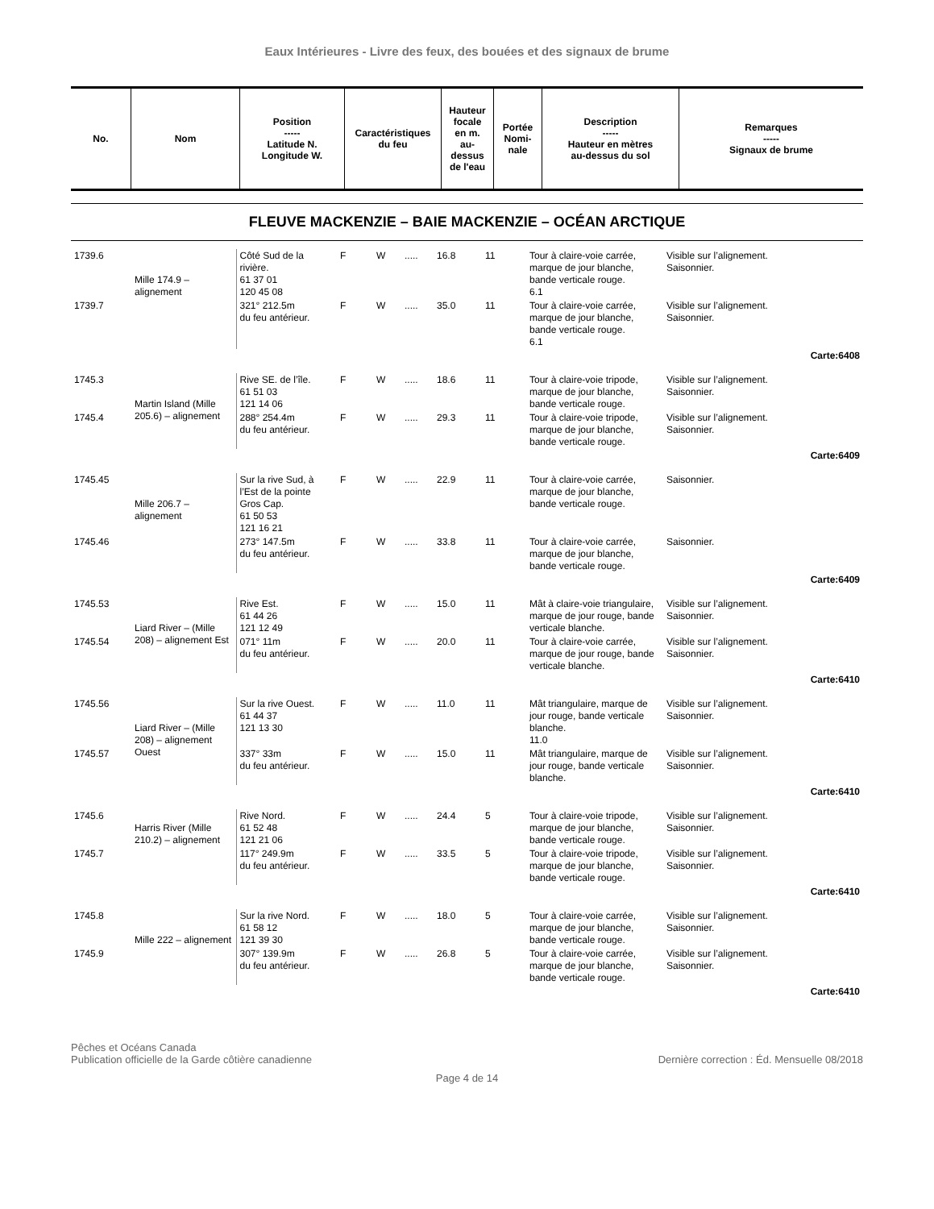Eaux Intérieures - Livre des feux, des bouées et des signaux de brume
| No. | Nom | Position ----- Latitude N. Longitude W. | Caractéristiques du feu | Hauteur focale en m. au- dessus de l'eau | Portée Nomi- nale | Description ----- Hauteur en mètres au-dessus du sol | Remarques ----- Signaux de brume |
| --- | --- | --- | --- | --- | --- | --- | --- |
FLEUVE MACKENZIE – BAIE MACKENZIE – OCÉAN ARCTIQUE
| 1739.6 | Mille 174.9 – alignement | Côté Sud de la rivière. 61 37 01 120 45 08 | F | W | ..... | 16.8 | 11 | Tour à claire-voie carrée, marque de jour blanche, bande verticale rouge. 6.1 | Visible sur l’alignement. Saisonnier. |
| 1739.7 | | 321° 212.5m du feu antérieur. | F | W | ..... | 35.0 | 11 | Tour à claire-voie carrée, marque de jour blanche, bande verticale rouge. 6.1 | Visible sur l’alignement. Saisonnier. |
| Carte:6408 | | | | | | | | | |
| 1745.3 | Martin Island (Mille 205.6) – alignement | Rive SE. de l’île. 61 51 03 121 14 06 | F | W | ..... | 18.6 | 11 | Tour à claire-voie tripode, marque de jour blanche, bande verticale rouge. | Visible sur l’alignement. Saisonnier. |
| 1745.4 | | 288° 254.4m du feu antérieur. | F | W | ..... | 29.3 | 11 | Tour à claire-voie tripode, marque de jour blanche, bande verticale rouge. | Visible sur l’alignement. Saisonnier. |
| Carte:6409 | | | | | | | | | |
| 1745.45 | Mille 206.7 – alignement | Sur la rive Sud, à l’Est de la pointe Gros Cap. 61 50 53 121 16 21 | F | W | ..... | 22.9 | 11 | Tour à claire-voie carrée, marque de jour blanche, bande verticale rouge. | Saisonnier. |
| 1745.46 | | 273° 147.5m du feu antérieur. | F | W | ..... | 33.8 | 11 | Tour à claire-voie carrée, marque de jour blanche, bande verticale rouge. | Saisonnier. |
| Carte:6409 | | | | | | | | | |
| 1745.53 | Liard River – (Mille 208) – alignement Est | Rive Est. 61 44 26 121 12 49 | F | W | ..... | 15.0 | 11 | Mât à claire-voie triangulaire, marque de jour rouge, bande verticale blanche. | Visible sur l’alignement. Saisonnier. |
| 1745.54 | | 071° 11m du feu antérieur. | F | W | ..... | 20.0 | 11 | Tour à claire-voie carrée, marque de jour rouge, bande verticale blanche. | Visible sur l’alignement. Saisonnier. |
| Carte:6410 | | | | | | | | | |
| 1745.56 | Liard River – (Mille 208) – alignement Ouest | Sur la rive Ouest. 61 44 37 121 13 30 | F | W | ..... | 11.0 | 11 | Mât triangulaire, marque de jour rouge, bande verticale blanche. 11.0 | Visible sur l’alignement. Saisonnier. |
| 1745.57 | | 337° 33m du feu antérieur. | F | W | ..... | 15.0 | 11 | Mât triangulaire, marque de jour rouge, bande verticale blanche. | Visible sur l’alignement. Saisonnier. |
| Carte:6410 | | | | | | | | | |
| 1745.6 | Harris River (Mille 210.2) – alignement | Rive Nord. 61 52 48 121 21 06 | F | W | ..... | 24.4 | 5 | Tour à claire-voie tripode, marque de jour blanche, bande verticale rouge. | Visible sur l’alignement. Saisonnier. |
| 1745.7 | | 117° 249.9m du feu antérieur. | F | W | ..... | 33.5 | 5 | Tour à claire-voie tripode, marque de jour blanche, bande verticale rouge. | Visible sur l’alignement. Saisonnier. |
| Carte:6410 | | | | | | | | | |
| 1745.8 | Mille 222 – alignement | Sur la rive Nord. 61 58 12 121 39 30 | F | W | ..... | 18.0 | 5 | Tour à claire-voie carrée, marque de jour blanche, bande verticale rouge. | Visible sur l’alignement. Saisonnier. |
| 1745.9 | | 307° 139.9m du feu antérieur. | F | W | ..... | 26.8 | 5 | Tour à claire-voie carrée, marque de jour blanche, bande verticale rouge. | Visible sur l’alignement. Saisonnier. |
| Carte:6410 | | | | | | | | | |
Pêches et Océans Canada
Publication officielle de la Garde côtière canadienne
Dernière correction : Éd. Mensuelle 08/2018
Page 4 de 14